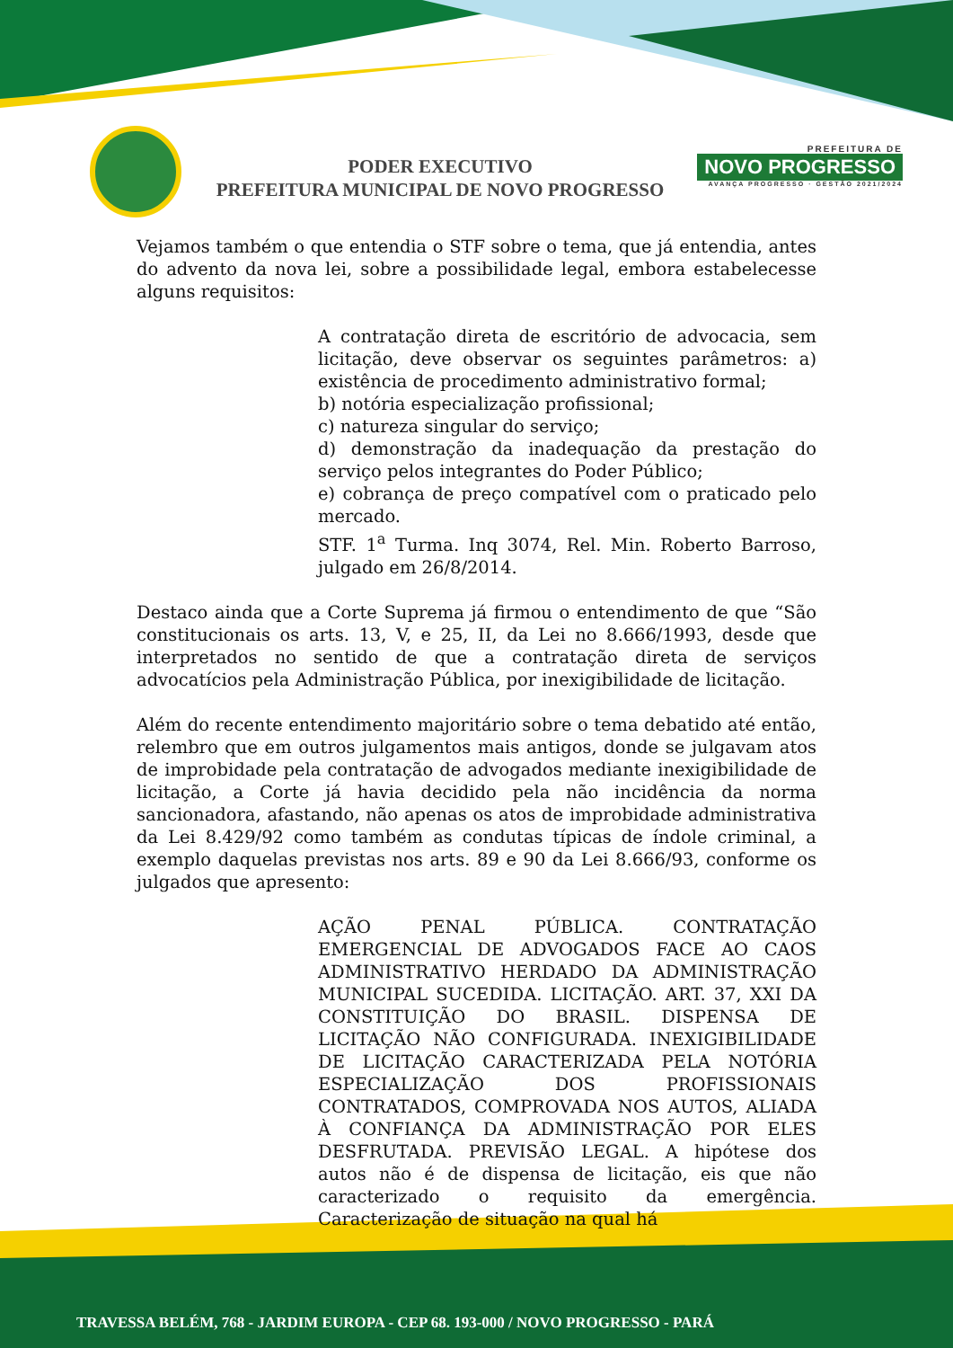PODER EXECUTIVO
PREFEITURA MUNICIPAL DE NOVO PROGRESSO
PREFEITURA DE
NOVO PROGRESSO
AVANÇA PROGRESSO · GESTÃO 2021/2024
Vejamos também o que entendia o STF sobre o tema, que já entendia, antes do advento da nova lei, sobre a possibilidade legal, embora estabelecesse alguns requisitos:
A contratação direta de escritório de advocacia, sem licitação, deve observar os seguintes parâmetros: a) existência de procedimento administrativo formal;
b) notória especialização profissional;
c) natureza singular do serviço;
d) demonstração da inadequação da prestação do serviço pelos integrantes do Poder Público;
e) cobrança de preço compatível com o praticado pelo mercado.
STF. 1<sup>a</sup> Turma. Inq 3074, Rel. Min. Roberto Barroso, julgado em 26/8/2014.
Destaco ainda que a Corte Suprema já firmou o entendimento de que “São constitucionais os arts. 13, V, e 25, II, da Lei no 8.666/1993, desde que interpretados no sentido de que a contratação direta de serviços advocatícios pela Administração Pública, por inexigibilidade de licitação.
Além do recente entendimento majoritário sobre o tema debatido até então, relembro que em outros julgamentos mais antigos, donde se julgavam atos de improbidade pela contratação de advogados mediante inexigibilidade de licitação, a Corte já havia decidido pela não incidência da norma sancionadora, afastando, não apenas os atos de improbidade administrativa da Lei 8.429/92 como também as condutas típicas de índole criminal, a exemplo daquelas previstas nos arts. 89 e 90 da Lei 8.666/93, conforme os julgados que apresento:
AÇÃO PENAL PÚBLICA. CONTRATAÇÃO EMERGENCIAL DE ADVOGADOS FACE AO CAOS ADMINISTRATIVO HERDADO DA ADMINISTRAÇÃO MUNICIPAL SUCEDIDA. LICITAÇÃO. ART. 37, XXI DA CONSTITUIÇÃO DO BRASIL. DISPENSA DE LICITAÇÃO NÃO CONFIGURADA. INEXIGIBILIDADE DE LICITAÇÃO CARACTERIZADA PELA NOTÓRIA ESPECIALIZAÇÃO DOS PROFISSIONAIS CONTRATADOS, COMPROVADA NOS AUTOS, ALIADA À CONFIANÇA DA ADMINISTRAÇÃO POR ELES DESFRUTADA. PREVISÃO LEGAL. A hipótese dos autos não é de dispensa de licitação, eis que não caracterizado o requisito da emergência. Caracterização de situação na qual há
TRAVESSA BELÉM, 768 - JARDIM EUROPA - CEP 68. 193-000 / NOVO PROGRESSO - PARÁ